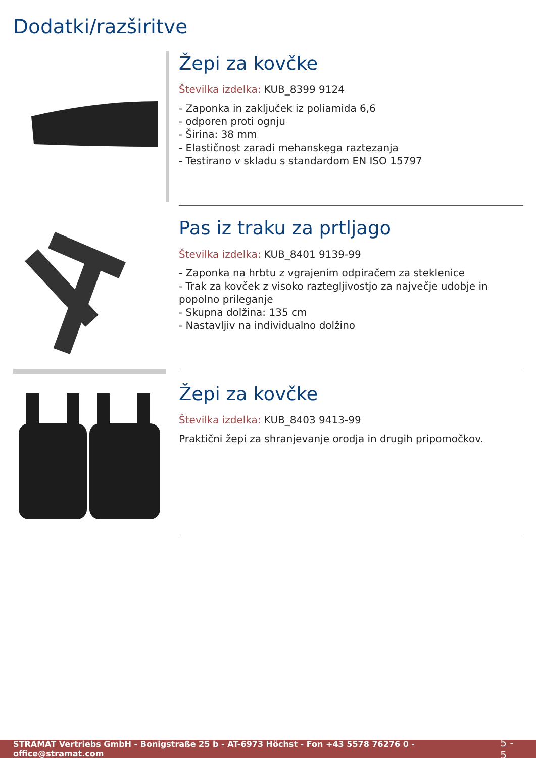Dodatki/razširitve
Žepi za kovčke
Številka izdelka: KUB_8399 9124
- Zaponka in zaključek iz poliamida 6,6
- odporen proti ognju
- Širina: 38 mm
- Elastičnost zaradi mehanskega raztezanja
- Testirano v skladu s standardom EN ISO 15797
Pas iz traku za prtljago
Številka izdelka: KUB_8401 9139-99
- Zaponka na hrbtu z vgrajenim odpiračem za steklenice
- Trak za kovček z visoko raztegljivostjo za največje udobje in popolno prileganje
- Skupna dolžina: 135 cm
- Nastavljiv na individualno dolžino
Žepi za kovčke
Številka izdelka: KUB_8403 9413-99
Praktični žepi za shranjevanje orodja in drugih pripomočkov.
STRAMAT Vertriebs GmbH - Bonigstraße 25 b - AT-6973 Höchst - Fon +43 5578 76276 0 - office@stramat.com 5 - 5